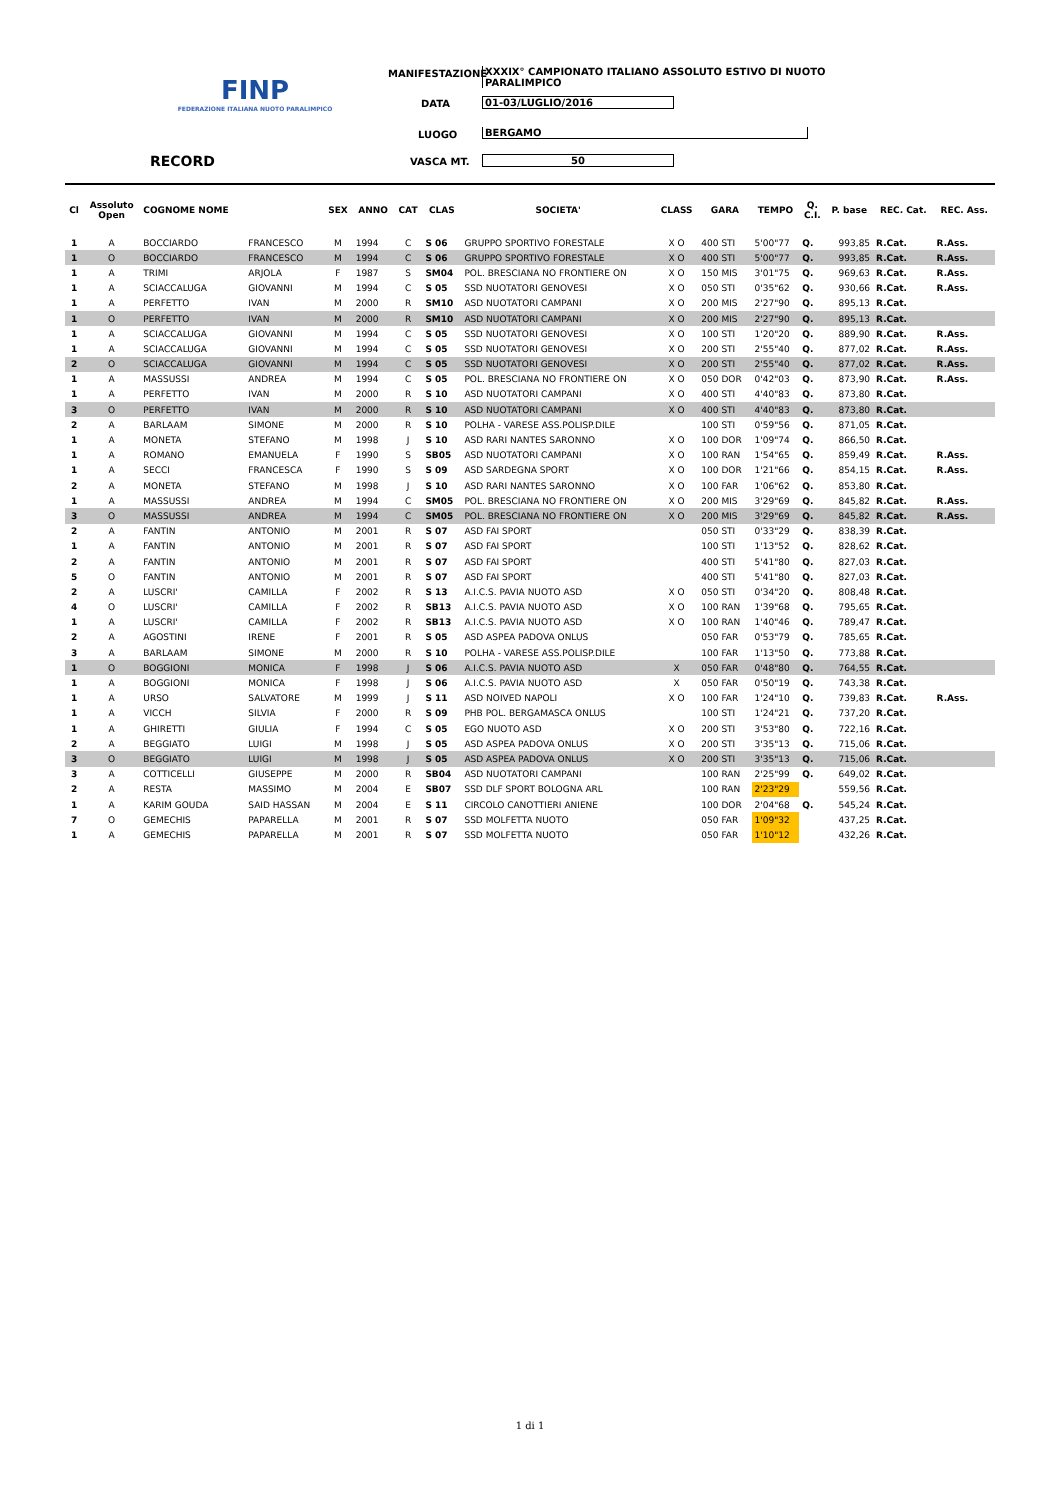FINP
FEDERAZIONE ITALIANA NUOTO PARALIMPICO
RECORD
MANIFESTAZIONE
XXXIX° CAMPIONATO ITALIANO ASSOLUTO ESTIVO DI NUOTO PARALIMPICO
DATA 01-03/LUGLIO/2016
LUOGO BERGAMO
VASCA MT. 50
| Cl | Assoluto Open | COGNOME NOME | | SEX | ANNO | CAT | CLAS | SOCIETA' | CLASS | GARA | TEMPO | Q. C.I. | P. base | REC. Cat. | REC. Ass. |
| --- | --- | --- | --- | --- | --- | --- | --- | --- | --- | --- | --- | --- | --- | --- | --- |
| 1 | A | BOCCIARDO | FRANCESCO | M | 1994 | C | S 06 | GRUPPO SPORTIVO FORESTALE | X O | 400 STI | 5'00"77 | Q. | 993,85 | R.Cat. | R.Ass. |
| 1 | O | BOCCIARDO | FRANCESCO | M | 1994 | C | S 06 | GRUPPO SPORTIVO FORESTALE | X O | 400 STI | 5'00"77 | Q. | 993,85 | R.Cat. | R.Ass. |
| 1 | A | TRIMI | ARJOLA | F | 1987 | S | SM04 | POL. BRESCIANA NO FRONTIERE ON | X O | 150 MIS | 3'01"75 | Q. | 969,63 | R.Cat. | R.Ass. |
| 1 | A | SCIACCALUGA | GIOVANNI | M | 1994 | C | S 05 | SSD NUOTATORI GENOVESI | X O | 050 STI | 0'35"62 | Q. | 930,66 | R.Cat. | R.Ass. |
| 1 | A | PERFETTO | IVAN | M | 2000 | R | SM10 | ASD NUOTATORI CAMPANI | X O | 200 MIS | 2'27"90 | Q. | 895,13 | R.Cat. | |
| 1 | O | PERFETTO | IVAN | M | 2000 | R | SM10 | ASD NUOTATORI CAMPANI | X O | 200 MIS | 2'27"90 | Q. | 895,13 | R.Cat. | |
| 1 | A | SCIACCALUGA | GIOVANNI | M | 1994 | C | S 05 | SSD NUOTATORI GENOVESI | X O | 100 STI | 1'20"20 | Q. | 889,90 | R.Cat. | R.Ass. |
| 1 | A | SCIACCALUGA | GIOVANNI | M | 1994 | C | S 05 | SSD NUOTATORI GENOVESI | X O | 200 STI | 2'55"40 | Q. | 877,02 | R.Cat. | R.Ass. |
| 2 | O | SCIACCALUGA | GIOVANNI | M | 1994 | C | S 05 | SSD NUOTATORI GENOVESI | X O | 200 STI | 2'55"40 | Q. | 877,02 | R.Cat. | R.Ass. |
| 1 | A | MASSUSSI | ANDREA | M | 1994 | C | S 05 | POL. BRESCIANA NO FRONTIERE ON | X O | 050 DOR | 0'42"03 | Q. | 873,90 | R.Cat. | R.Ass. |
| 1 | A | PERFETTO | IVAN | M | 2000 | R | S 10 | ASD NUOTATORI CAMPANI | X O | 400 STI | 4'40"83 | Q. | 873,80 | R.Cat. | |
| 3 | O | PERFETTO | IVAN | M | 2000 | R | S 10 | ASD NUOTATORI CAMPANI | X O | 400 STI | 4'40"83 | Q. | 873,80 | R.Cat. | |
| 2 | A | BARLAAM | SIMONE | M | 2000 | R | S 10 | POLHA - VARESE ASS.POLISP.DILE | | 100 STI | 0'59"56 | Q. | 871,05 | R.Cat. | |
| 1 | A | MONETA | STEFANO | M | 1998 | J | S 10 | ASD RARI NANTES SARONNO | X O | 100 DOR | 1'09"74 | Q. | 866,50 | R.Cat. | |
| 1 | A | ROMANO | EMANUELA | F | 1990 | S | SB05 | ASD NUOTATORI CAMPANI | X O | 100 RAN | 1'54"65 | Q. | 859,49 | R.Cat. | R.Ass. |
| 1 | A | SECCI | FRANCESCA | F | 1990 | S | S 09 | ASD SARDEGNA SPORT | X O | 100 DOR | 1'21"66 | Q. | 854,15 | R.Cat. | R.Ass. |
| 2 | A | MONETA | STEFANO | M | 1998 | J | S 10 | ASD RARI NANTES SARONNO | X O | 100 FAR | 1'06"62 | Q. | 853,80 | R.Cat. | |
| 1 | A | MASSUSSI | ANDREA | M | 1994 | C | SM05 | POL. BRESCIANA NO FRONTIERE ON | X O | 200 MIS | 3'29"69 | Q. | 845,82 | R.Cat. | R.Ass. |
| 3 | O | MASSUSSI | ANDREA | M | 1994 | C | SM05 | POL. BRESCIANA NO FRONTIERE ON | X O | 200 MIS | 3'29"69 | Q. | 845,82 | R.Cat. | R.Ass. |
| 2 | A | FANTIN | ANTONIO | M | 2001 | R | S 07 | ASD FAI SPORT | | 050 STI | 0'33"29 | Q. | 838,39 | R.Cat. | |
| 1 | A | FANTIN | ANTONIO | M | 2001 | R | S 07 | ASD FAI SPORT | | 100 STI | 1'13"52 | Q. | 828,62 | R.Cat. | |
| 2 | A | FANTIN | ANTONIO | M | 2001 | R | S 07 | ASD FAI SPORT | | 400 STI | 5'41"80 | Q. | 827,03 | R.Cat. | |
| 5 | O | FANTIN | ANTONIO | M | 2001 | R | S 07 | ASD FAI SPORT | | 400 STI | 5'41"80 | Q. | 827,03 | R.Cat. | |
| 2 | A | LUSCRI' | CAMILLA | F | 2002 | R | S 13 | A.I.C.S. PAVIA NUOTO ASD | X O | 050 STI | 0'34"20 | Q. | 808,48 | R.Cat. | |
| 4 | O | LUSCRI' | CAMILLA | F | 2002 | R | SB13 | A.I.C.S. PAVIA NUOTO ASD | X O | 100 RAN | 1'39"68 | Q. | 795,65 | R.Cat. | |
| 1 | A | LUSCRI' | CAMILLA | F | 2002 | R | SB13 | A.I.C.S. PAVIA NUOTO ASD | X O | 100 RAN | 1'40"46 | Q. | 789,47 | R.Cat. | |
| 2 | A | AGOSTINI | IRENE | F | 2001 | R | S 05 | ASD ASPEA PADOVA ONLUS | | 050 FAR | 0'53"79 | Q. | 785,65 | R.Cat. | |
| 3 | A | BARLAAM | SIMONE | M | 2000 | R | S 10 | POLHA - VARESE ASS.POLISP.DILE | | 100 FAR | 1'13"50 | Q. | 773,88 | R.Cat. | |
| 1 | O | BOGGIONI | MONICA | F | 1998 | J | S 06 | A.I.C.S. PAVIA NUOTO ASD | X | 050 FAR | 0'48"80 | Q. | 764,55 | R.Cat. | |
| 1 | A | BOGGIONI | MONICA | F | 1998 | J | S 06 | A.I.C.S. PAVIA NUOTO ASD | X | 050 FAR | 0'50"19 | Q. | 743,38 | R.Cat. | |
| 1 | A | URSO | SALVATORE | M | 1999 | J | S 11 | ASD NOIVED NAPOLI | X O | 100 FAR | 1'24"10 | Q. | 739,83 | R.Cat. | R.Ass. |
| 1 | A | VICCH | SILVIA | F | 2000 | R | S 09 | PHB POL. BERGAMASCA ONLUS | | 100 STI | 1'24"21 | Q. | 737,20 | R.Cat. | |
| 1 | A | GHIRETTI | GIULIA | F | 1994 | C | S 05 | EGO NUOTO ASD | X O | 200 STI | 3'53"80 | Q. | 722,16 | R.Cat. | |
| 2 | A | BEGGIATO | LUIGI | M | 1998 | J | S 05 | ASD ASPEA PADOVA ONLUS | X O | 200 STI | 3'35"13 | Q. | 715,06 | R.Cat. | |
| 3 | O | BEGGIATO | LUIGI | M | 1998 | J | S 05 | ASD ASPEA PADOVA ONLUS | X O | 200 STI | 3'35"13 | Q. | 715,06 | R.Cat. | |
| 3 | A | COTTICELLI | GIUSEPPE | M | 2000 | R | SB04 | ASD NUOTATORI CAMPANI | | 100 RAN | 2'25"99 | Q. | 649,02 | R.Cat. | |
| 2 | A | RESTA | MASSIMO | M | 2004 | E | SB07 | SSD DLF SPORT BOLOGNA ARL | | 100 RAN | 2'23"29 | | 559,56 | R.Cat. | |
| 1 | A | KARIM GOUDA | SAID HASSAN | M | 2004 | E | S 11 | CIRCOLO CANOTTIERI ANIENE | | 100 DOR | 2'04"68 | Q. | 545,24 | R.Cat. | |
| 7 | O | GEMECHIS | PAPARELLA | M | 2001 | R | S 07 | SSD MOLFETTA NUOTO | | 050 FAR | 1'09"32 | | 437,25 | R.Cat. | |
| 1 | A | GEMECHIS | PAPARELLA | M | 2001 | R | S 07 | SSD MOLFETTA NUOTO | | 050 FAR | 1'10"12 | | 432,26 | R.Cat. | |
1 di 1